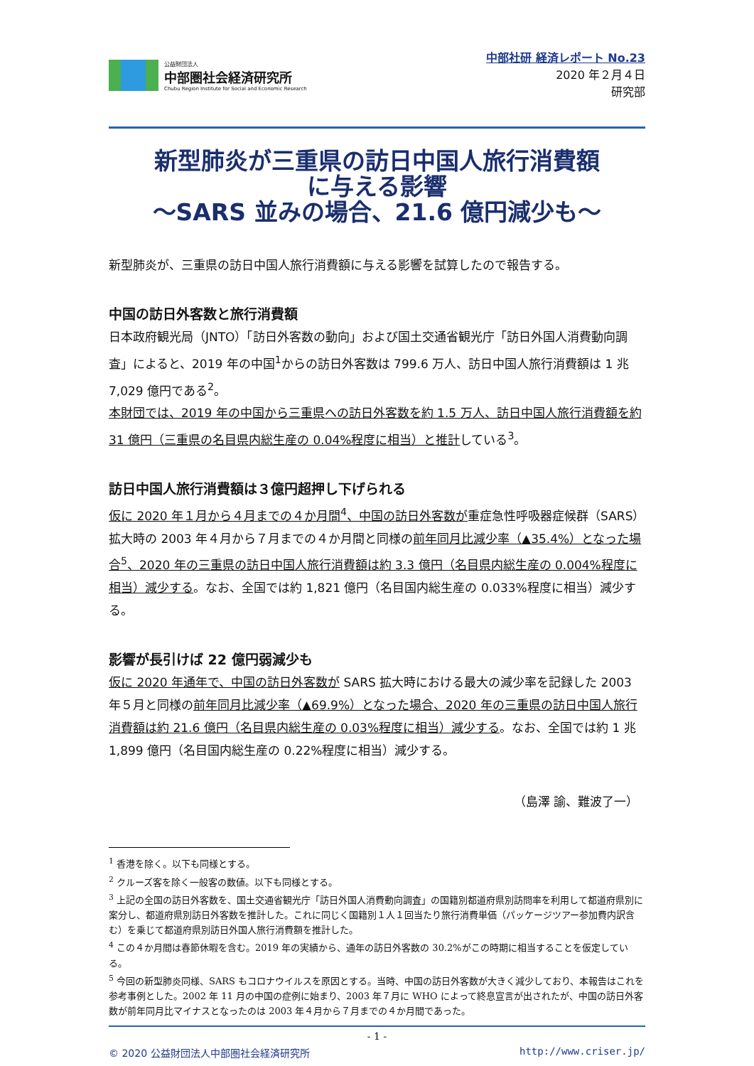公益財団法人
中部圏社会経済研究所
Chubu Region Institute for Social and Economic Research
中部社研 経済レポート No.23
2020 年２月４日
研究部
新型肺炎が三重県の訪日中国人旅行消費額
に与える影響
～SARS 並みの場合、21.6 億円減少も～
新型肺炎が、三重県の訪日中国人旅行消費額に与える影響を試算したので報告する。
中国の訪日外客数と旅行消費額
日本政府観光局（JNTO）「訪日外客数の動向」および国土交通省観光庁「訪日外国人消費動向調査」によると、2019 年の中国<sup>1</sup>からの訪日外客数は 799.6 万人、訪日中国人旅行消費額は 1 兆 7,029 億円である<sup>2</sup>。
本財団では、2019 年の中国から三重県への訪日外客数を約 1.5 万人、訪日中国人旅行消費額を約 31 億円（三重県の名目県内総生産の 0.04%程度に相当）と推計している<sup>3</sup>。
訪日中国人旅行消費額は３億円超押し下げられる
仮に 2020 年１月から４月までの４か月間<sup>4</sup>、中国の訪日外客数が重症急性呼吸器症候群（SARS）拡大時の 2003 年４月から７月までの４か月間と同様の前年同月比減少率（▲35.4%）となった場合<sup>5</sup>、2020 年の三重県の訪日中国人旅行消費額は約 3.3 億円（名目県内総生産の 0.004%程度に相当）減少する。なお、全国では約 1,821 億円（名目国内総生産の 0.033%程度に相当）減少する。
影響が長引けば 22 億円弱減少も
仮に 2020 年通年で、中国の訪日外客数が SARS 拡大時における最大の減少率を記録した 2003 年５月と同様の前年同月比減少率（▲69.9%）となった場合、2020 年の三重県の訪日中国人旅行消費額は約 21.6 億円（名目県内総生産の 0.03%程度に相当）減少する。なお、全国では約 1 兆 1,899 億円（名目国内総生産の 0.22%程度に相当）減少する。
（島澤 諭、難波了一）
<sup>1</sup> 香港を除く。以下も同様とする。
<sup>2</sup> クルーズ客を除く一般客の数値。以下も同様とする。
<sup>3</sup> 上記の全国の訪日外客数を、国土交通省観光庁「訪日外国人消費動向調査」の国籍別都道府県別訪問率を利用して都道府県別に案分し、都道府県別訪日外客数を推計した。これに同じく国籍別１人１回当たり旅行消費単価（パッケージツアー参加費内訳含む）を乗じて都道府県別訪日外国人旅行消費額を推計した。
<sup>4</sup> この４か月間は春節休暇を含む。2019 年の実績から、通年の訪日外客数の 30.2%がこの時期に相当することを仮定している。
<sup>5</sup> 今回の新型肺炎同様、SARS もコロナウイルスを原因とする。当時、中国の訪日外客数が大きく減少しており、本報告はこれを参考事例とした。2002 年 11 月の中国の症例に始まり、2003 年７月に WHO によって終息宣言が出されたが、中国の訪日外客数が前年同月比マイナスとなったのは 2003 年４月から７月までの４か月間であった。
- 1 -
© 2020 公益財団法人中部圏社会経済研究所 http://www.criser.jp/